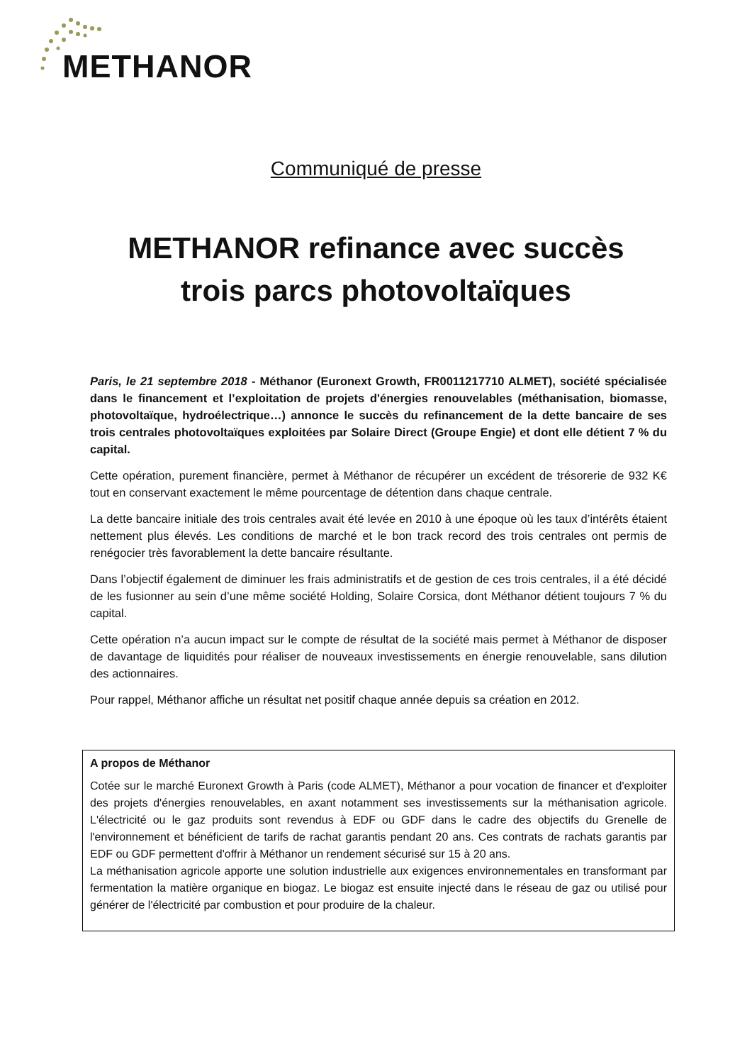METHANOR
Communiqué de presse
METHANOR refinance avec succès
trois parcs photovoltaïques
Paris, le 21 septembre 2018 - Méthanor (Euronext Growth, FR0011217710 ALMET), société spécialisée dans le financement et l’exploitation de projets d'énergies renouvelables (méthanisation, biomasse, photovoltaïque, hydroélectrique…) annonce le succès du refinancement de la dette bancaire de ses trois centrales photovoltaïques exploitées par Solaire Direct (Groupe Engie) et dont elle détient 7 % du capital.
Cette opération, purement financière, permet à Méthanor de récupérer un excédent de trésorerie de 932 K€ tout en conservant exactement le même pourcentage de détention dans chaque centrale.
La dette bancaire initiale des trois centrales avait été levée en 2010 à une époque où les taux d’intérêts étaient nettement plus élevés. Les conditions de marché et le bon track record des trois centrales ont permis de renégocier très favorablement la dette bancaire résultante.
Dans l’objectif également de diminuer les frais administratifs et de gestion de ces trois centrales, il a été décidé de les fusionner au sein d’une même société Holding, Solaire Corsica, dont Méthanor détient toujours 7 % du capital.
Cette opération n’a aucun impact sur le compte de résultat de la société mais permet à Méthanor de disposer de davantage de liquidités pour réaliser de nouveaux investissements en énergie renouvelable, sans dilution des actionnaires.
Pour rappel, Méthanor affiche un résultat net positif chaque année depuis sa création en 2012.
A propos de Méthanor
Cotée sur le marché Euronext Growth à Paris (code ALMET), Méthanor a pour vocation de financer et d'exploiter des projets d'énergies renouvelables, en axant notamment ses investissements sur la méthanisation agricole. L'électricité ou le gaz produits sont revendus à EDF ou GDF dans le cadre des objectifs du Grenelle de l'environnement et bénéficient de tarifs de rachat garantis pendant 20 ans. Ces contrats de rachats garantis par EDF ou GDF permettent d'offrir à Méthanor un rendement sécurisé sur 15 à 20 ans.
La méthanisation agricole apporte une solution industrielle aux exigences environnementales en transformant par fermentation la matière organique en biogaz. Le biogaz est ensuite injecté dans le réseau de gaz ou utilisé pour générer de l'électricité par combustion et pour produire de la chaleur.